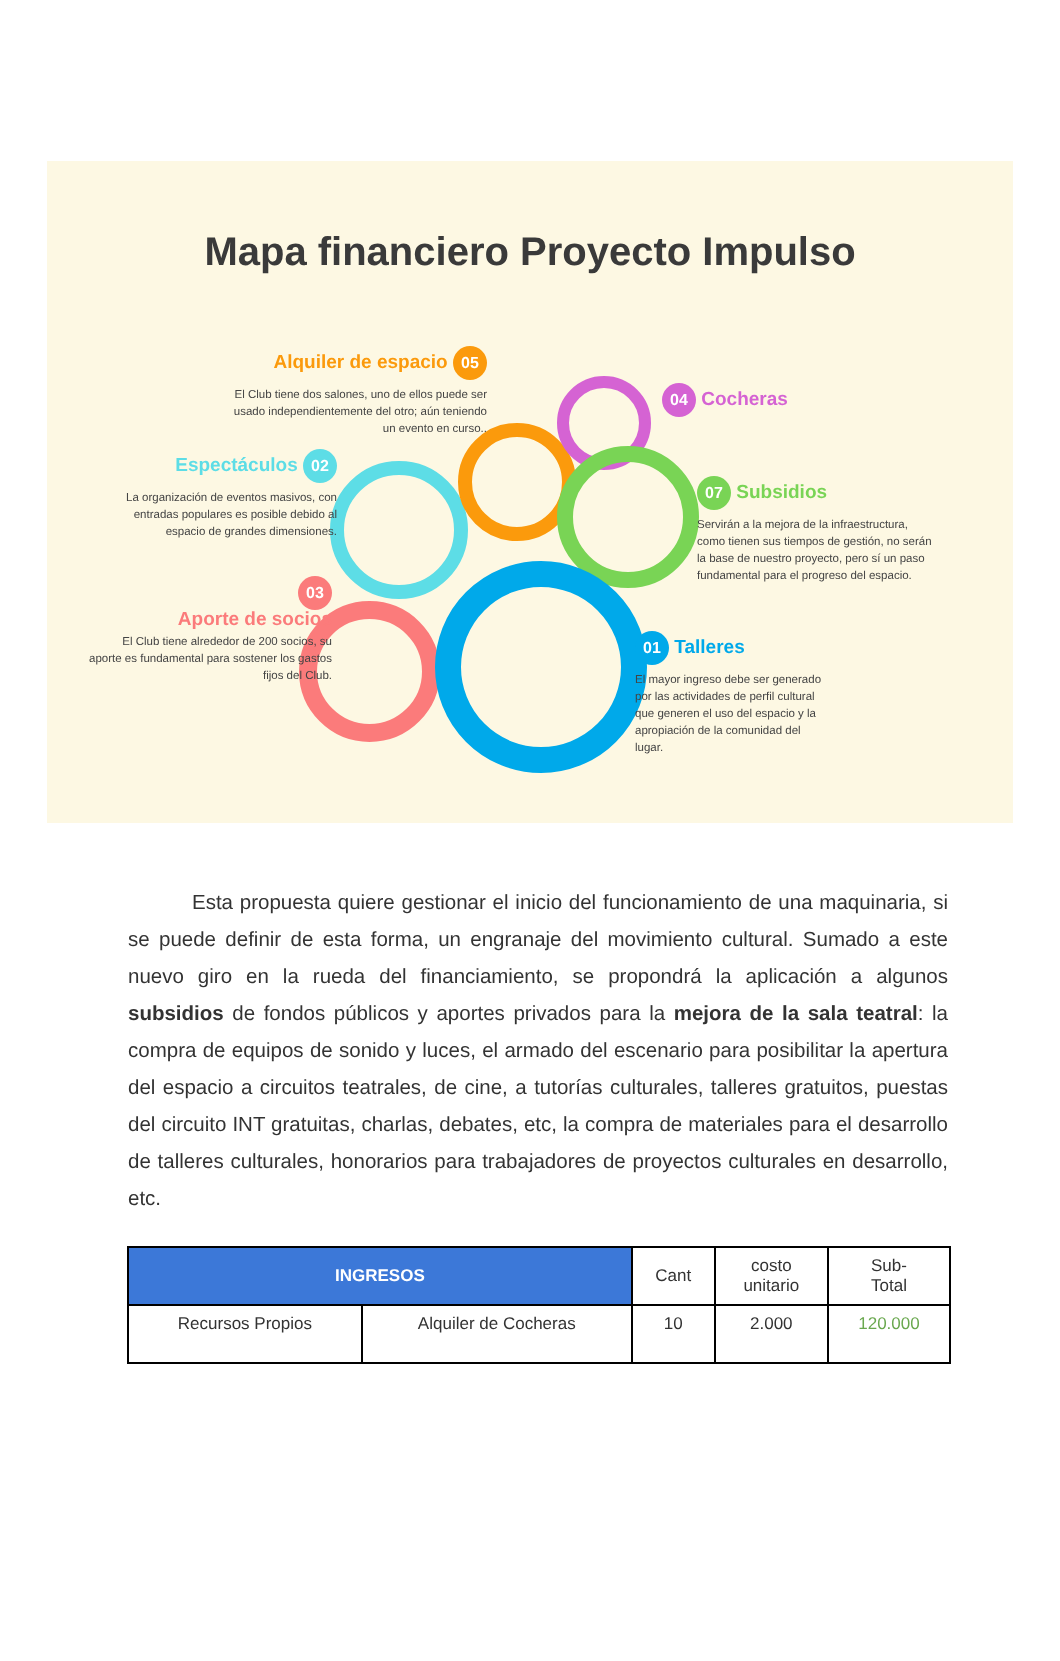Mapa financiero Proyecto Impulso
Alquiler de espacio 05
El Club tiene dos salones, uno de ellos puede ser usado independientemente del otro; aún teniendo un evento en curso..
04 Cocheras
Espectáculos 02
La organización de eventos masivos, con entradas populares es posible debido al espacio de grandes dimensiones.
07 Subsidios
Servirán a la mejora de la infraestructura, como tienen sus tiempos de gestión, no serán la base de nuestro proyecto, pero sí un paso fundamental para el progreso del espacio.
03
Aporte de socios
El Club tiene alrededor de 200 socios, su aporte es fundamental para sostener los gastos fijos del Club.
01 Talleres
El mayor ingreso debe ser generado por las actividades de perfil cultural que generen el uso del espacio y la apropiación de la comunidad del lugar.
Esta propuesta quiere gestionar el inicio del funcionamiento de una maquinaria, si se puede definir de esta forma, un engranaje del movimiento cultural. Sumado a este nuevo giro en la rueda del financiamiento, se propondrá la aplicación a algunos subsidios de fondos públicos y aportes privados para la mejora de la sala teatral: la compra de equipos de sonido y luces, el armado del escenario para posibilitar la apertura del espacio a circuitos teatrales, de cine, a tutorías culturales, talleres gratuitos, puestas del circuito INT gratuitas, charlas, debates, etc, la compra de materiales para el desarrollo de talleres culturales, honorarios para trabajadores de proyectos culturales en desarrollo, etc.
| INGRESOS | | Cant | costo unitario | Sub- Total |
| --- | --- | --- | --- | --- |
| Recursos Propios | Alquiler de Cocheras | 10 | 2.000 | 120.000 |